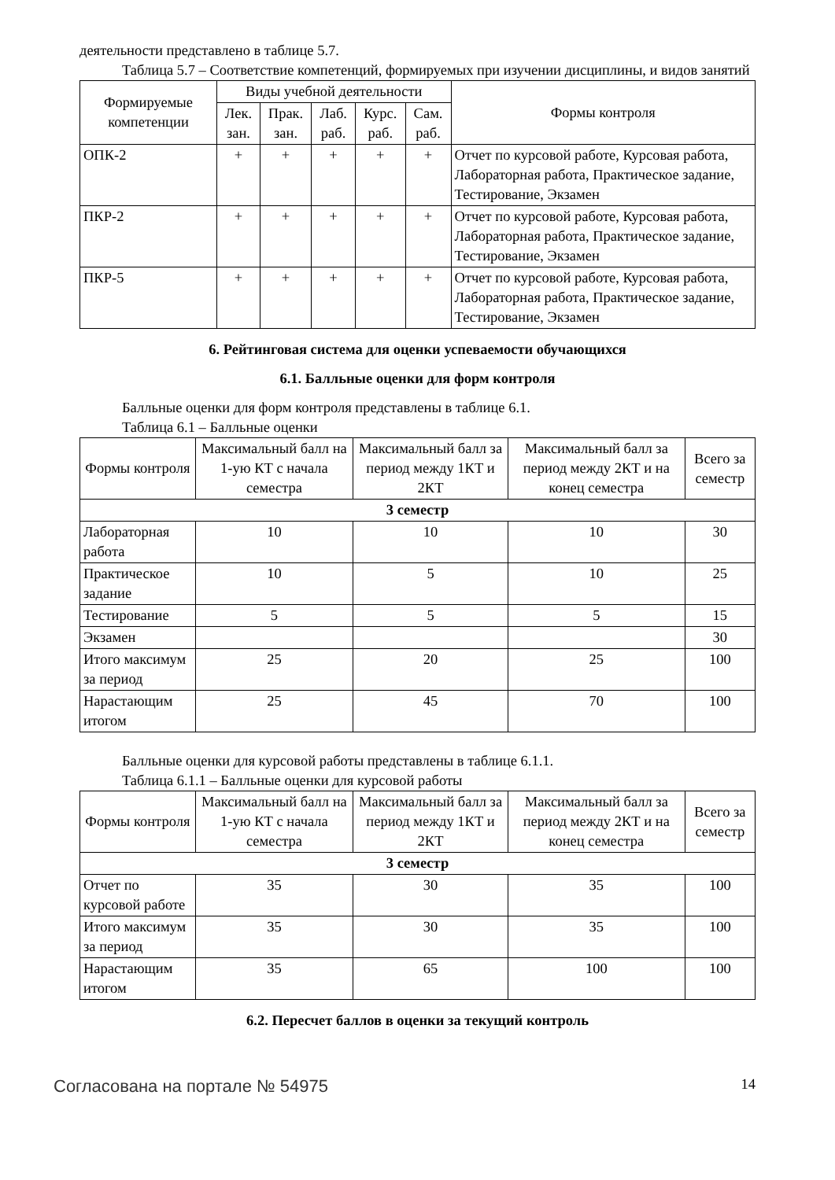деятельности представлено в таблице 5.7.
Таблица 5.7 – Соответствие компетенций, формируемых при изучении дисциплины, и видов занятий
| Формируемые компетенции | Виды учебной деятельности | | | | | Формы контроля |
| --- | --- | --- | --- | --- | --- | --- |
| | Лек. зан. | Прак. зан. | Лаб. раб. | Курс. раб. | Сам. раб. | |
| ОПК-2 | + | + | + | + | + | Отчет по курсовой работе, Курсовая работа, Лабораторная работа, Практическое задание, Тестирование, Экзамен |
| ПКР-2 | + | + | + | + | + | Отчет по курсовой работе, Курсовая работа, Лабораторная работа, Практическое задание, Тестирование, Экзамен |
| ПКР-5 | + | + | + | + | + | Отчет по курсовой работе, Курсовая работа, Лабораторная работа, Практическое задание, Тестирование, Экзамен |
6. Рейтинговая система для оценки успеваемости обучающихся
6.1. Балльные оценки для форм контроля
Балльные оценки для форм контроля представлены в таблице 6.1.
Таблица 6.1 – Балльные оценки
| Формы контроля | Максимальный балл на 1-ую КТ с начала семестра | Максимальный балл за период между 1КТ и 2КТ | Максимальный балл за период между 2КТ и на конец семестра | Всего за семестр |
| --- | --- | --- | --- | --- |
| 3 семестр | | | | |
| Лабораторная работа | 10 | 10 | 10 | 30 |
| Практическое задание | 10 | 5 | 10 | 25 |
| Тестирование | 5 | 5 | 5 | 15 |
| Экзамен | | | | 30 |
| Итого максимум за период | 25 | 20 | 25 | 100 |
| Нарастающим итогом | 25 | 45 | 70 | 100 |
Балльные оценки для курсовой работы представлены в таблице 6.1.1.
Таблица 6.1.1 – Балльные оценки для курсовой работы
| Формы контроля | Максимальный балл на 1-ую КТ с начала семестра | Максимальный балл за период между 1КТ и 2КТ | Максимальный балл за период между 2КТ и на конец семестра | Всего за семестр |
| --- | --- | --- | --- | --- |
| 3 семестр | | | | |
| Отчет по курсовой работе | 35 | 30 | 35 | 100 |
| Итого максимум за период | 35 | 30 | 35 | 100 |
| Нарастающим итогом | 35 | 65 | 100 | 100 |
6.2. Пересчет баллов в оценки за текущий контроль
Согласована на портале № 54975 14